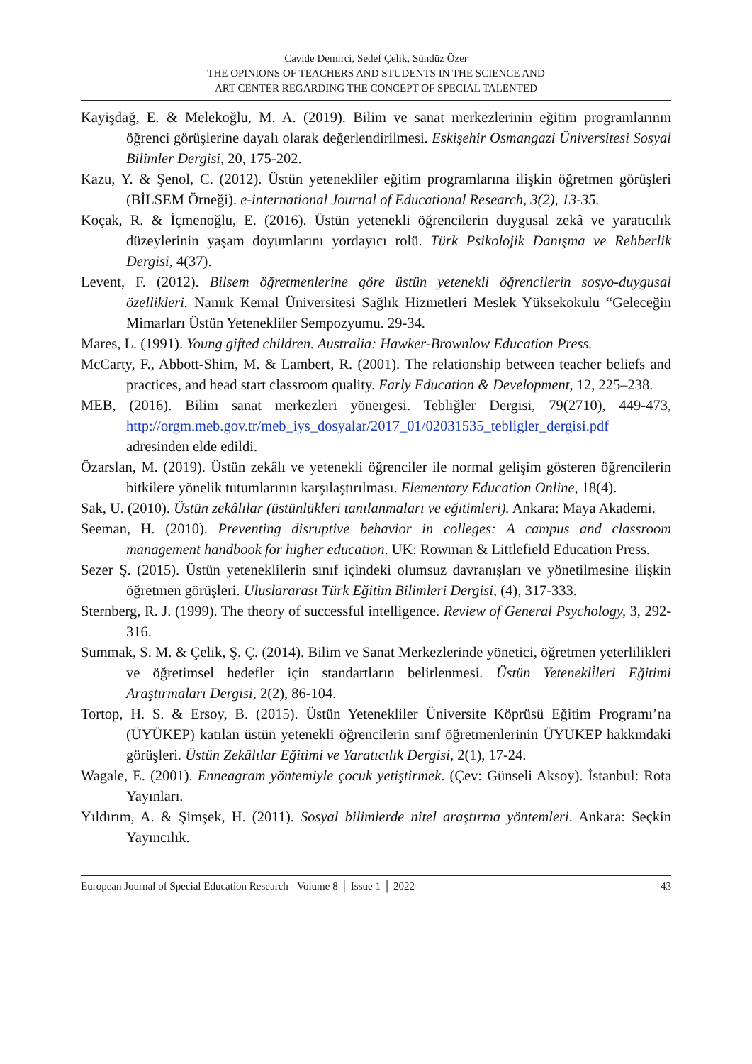Cavide Demirci, Sedef Çelik, Sündüz Özer
THE OPINIONS OF TEACHERS AND STUDENTS IN THE SCIENCE AND
ART CENTER REGARDING THE CONCEPT OF SPECIAL TALENTED
Kayişdağ, E. & Melekoğlu, M. A. (2019). Bilim ve sanat merkezlerinin eğitim programlarının öğrenci görüşlerine dayalı olarak değerlendirilmesi. Eskişehir Osmangazi Üniversitesi Sosyal Bilimler Dergisi, 20, 175-202.
Kazu, Y. & Şenol, C. (2012). Üstün yetenekliler eğitim programlarına ilişkin öğretmen görüşleri (BİLSEM Örneği). e-international Journal of Educational Research, 3(2), 13-35.
Koçak, R. & İçmenoğlu, E. (2016). Üstün yetenekli öğrencilerin duygusal zekâ ve yaratıcılık düzeylerinin yaşam doyumlarını yordayıcı rolü. Türk Psikolojik Danışma ve Rehberlik Dergisi, 4(37).
Levent, F. (2012). Bilsem öğretmenlerine göre üstün yetenekli öğrencilerin sosyo-duygusal özellikleri. Namık Kemal Üniversitesi Sağlık Hizmetleri Meslek Yüksekokulu “Geleceğin Mimarları Üstün Yetenekliler Sempozyumu. 29-34.
Mares, L. (1991). Young gifted children. Australia: Hawker-Brownlow Education Press.
McCarty, F., Abbott-Shim, M. & Lambert, R. (2001). The relationship between teacher beliefs and practices, and head start classroom quality. Early Education & Development, 12, 225–238.
MEB, (2016). Bilim sanat merkezleri yönergesi. Tebliğler Dergisi, 79(2710), 449-473, http://orgm.meb.gov.tr/meb_iys_dosyalar/2017_01/02031535_tebligler_dergisi.pdf adresinden elde edildi.
Özarslan, M. (2019). Üstün zekâlı ve yetenekli öğrenciler ile normal gelişim gösteren öğrencilerin bitkilere yönelik tutumlarının karşılaştırılması. Elementary Education Online, 18(4).
Sak, U. (2010). Üstün zekâlılar (üstünlükleri tanılanmaları ve eğitimleri). Ankara: Maya Akademi.
Seeman, H. (2010). Preventing disruptive behavior in colleges: A campus and classroom management handbook for higher education. UK: Rowman & Littlefield Education Press.
Sezer Ş. (2015). Üstün yeteneklilerin sınıf içindeki olumsuz davranışları ve yönetilmesine ilişkin öğretmen görüşleri. Uluslararası Türk Eğitim Bilimleri Dergisi, (4), 317-333.
Sternberg, R. J. (1999). The theory of successful intelligence. Review of General Psychology, 3, 292-316.
Summak, S. M. & Çelik, Ş. Ç. (2014). Bilim ve Sanat Merkezlerinde yönetici, öğretmen yeterlilikleri ve öğretimsel hedefler için standartların belirlenmesi. Üstün Yetenekli̇leri Eğitimi Araştırmaları Dergisi, 2(2), 86-104.
Tortop, H. S. & Ersoy, B. (2015). Üstün Yetenekliler Üniversite Köprüsü Eğitim Programı’na (ÜYÜKEP) katılan üstün yetenekli öğrencilerin sınıf öğretmenlerinin ÜYÜKEP hakkındaki görüşleri. Üstün Zekâlılar Eğitimi ve Yaratıcılık Dergisi, 2(1), 17-24.
Wagale, E. (2001). Enneagram yöntemiyle çocuk yetiştirmek. (Çev: Günseli Aksoy). İstanbul: Rota Yayınları.
Yıldırım, A. & Şimşek, H. (2011). Sosyal bilimlerde nitel araştırma yöntemleri. Ankara: Seçkin Yayıncılık.
European Journal of Special Education Research - Volume 8 │ Issue 1 │ 2022 43